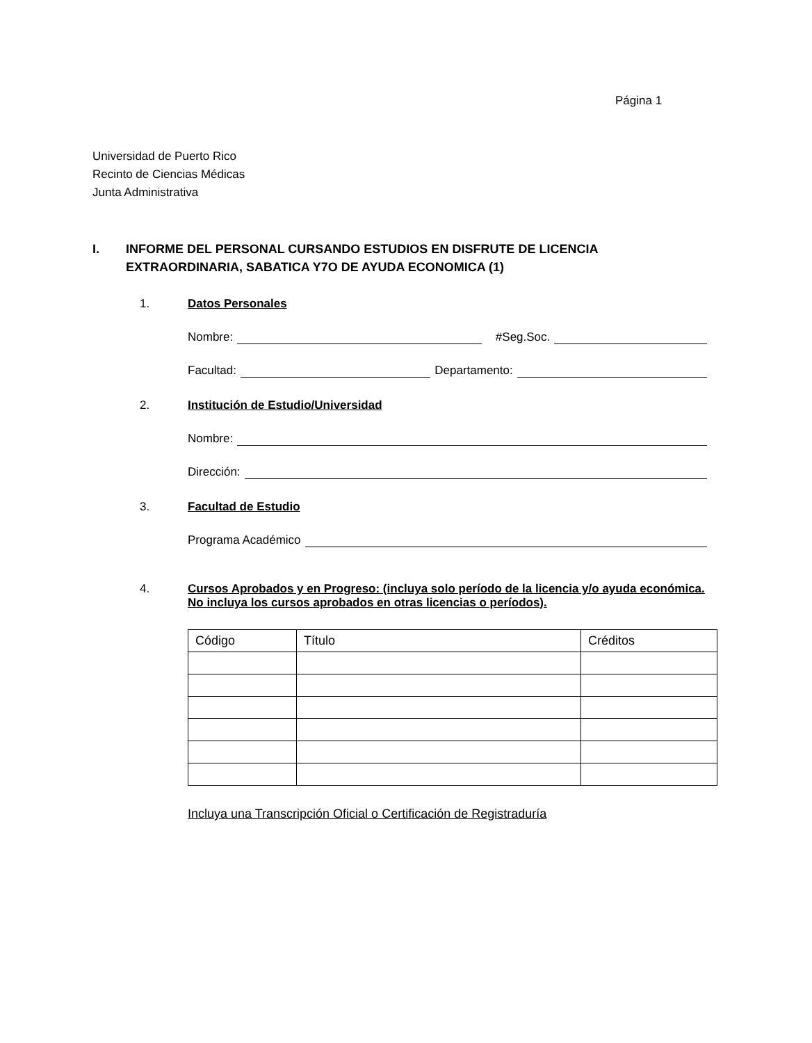Página 1
Universidad de Puerto Rico
Recinto de Ciencias Médicas
Junta Administrativa
I. INFORME DEL PERSONAL CURSANDO ESTUDIOS EN DISFRUTE DE LICENCIA EXTRAORDINARIA, SABATICA Y7O DE AYUDA ECONOMICA (1)
1. Datos Personales
Nombre: #Seg.Soc.
Facultad: Departamento:
2. Institución de Estudio/Universidad
Nombre:
Dirección:
3. Facultad de Estudio
Programa Académico
4. Cursos Aprobados y en Progreso: (incluya solo período de la licencia y/o ayuda económica. No incluya los cursos aprobados en otras licencias o períodos).
| Código | Título | Créditos |
| --- | --- | --- |
Incluya una Transcripción Oficial o Certificación de Registraduría